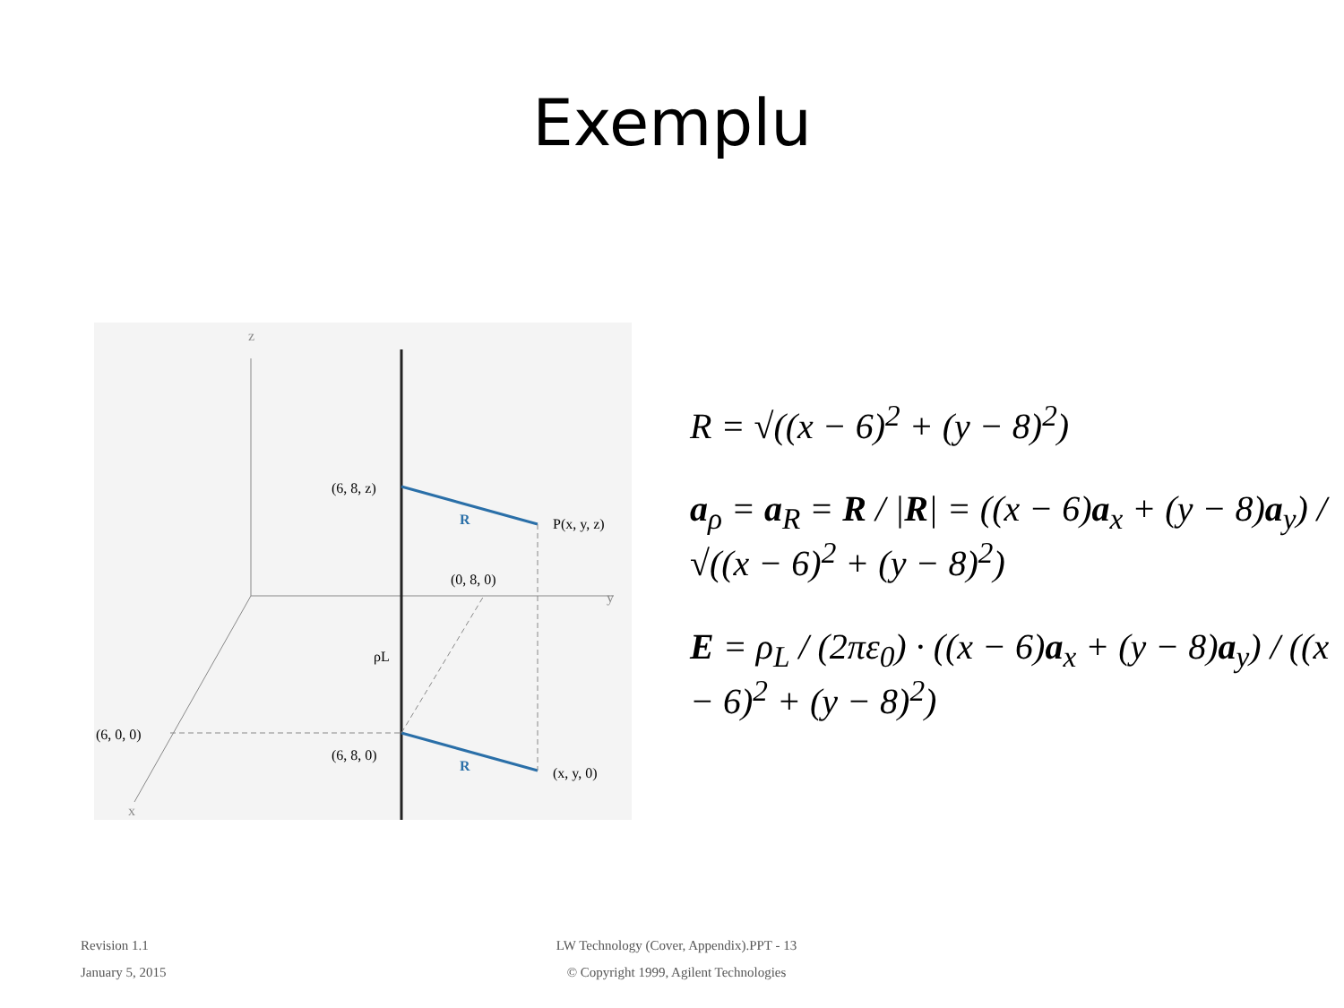Exemplu
z
y
x
(6, 8, z)
R
P(x, y, z)
(0, 8, 0)
ρL
(6, 0, 0)
(6, 8, 0)
R
(x, y, 0)
R = √((x − 6)<sup>2</sup> + (y − 8)<sup>2</sup>)
a<sub>ρ</sub> = a<sub>R</sub> = R / |R| = ((x − 6)a<sub>x</sub> + (y − 8)a<sub>y</sub>) / √((x − 6)<sup>2</sup> + (y − 8)<sup>2</sup>)
E = ρ<sub>L</sub> / (2πε<sub>0</sub>) · ((x − 6)a<sub>x</sub> + (y − 8)a<sub>y</sub>) / ((x − 6)<sup>2</sup> + (y − 8)<sup>2</sup>)
Revision 1.1
January 5, 2015
LW Technology (Cover, Appendix).PPT - 13
© Copyright 1999, Agilent Technologies